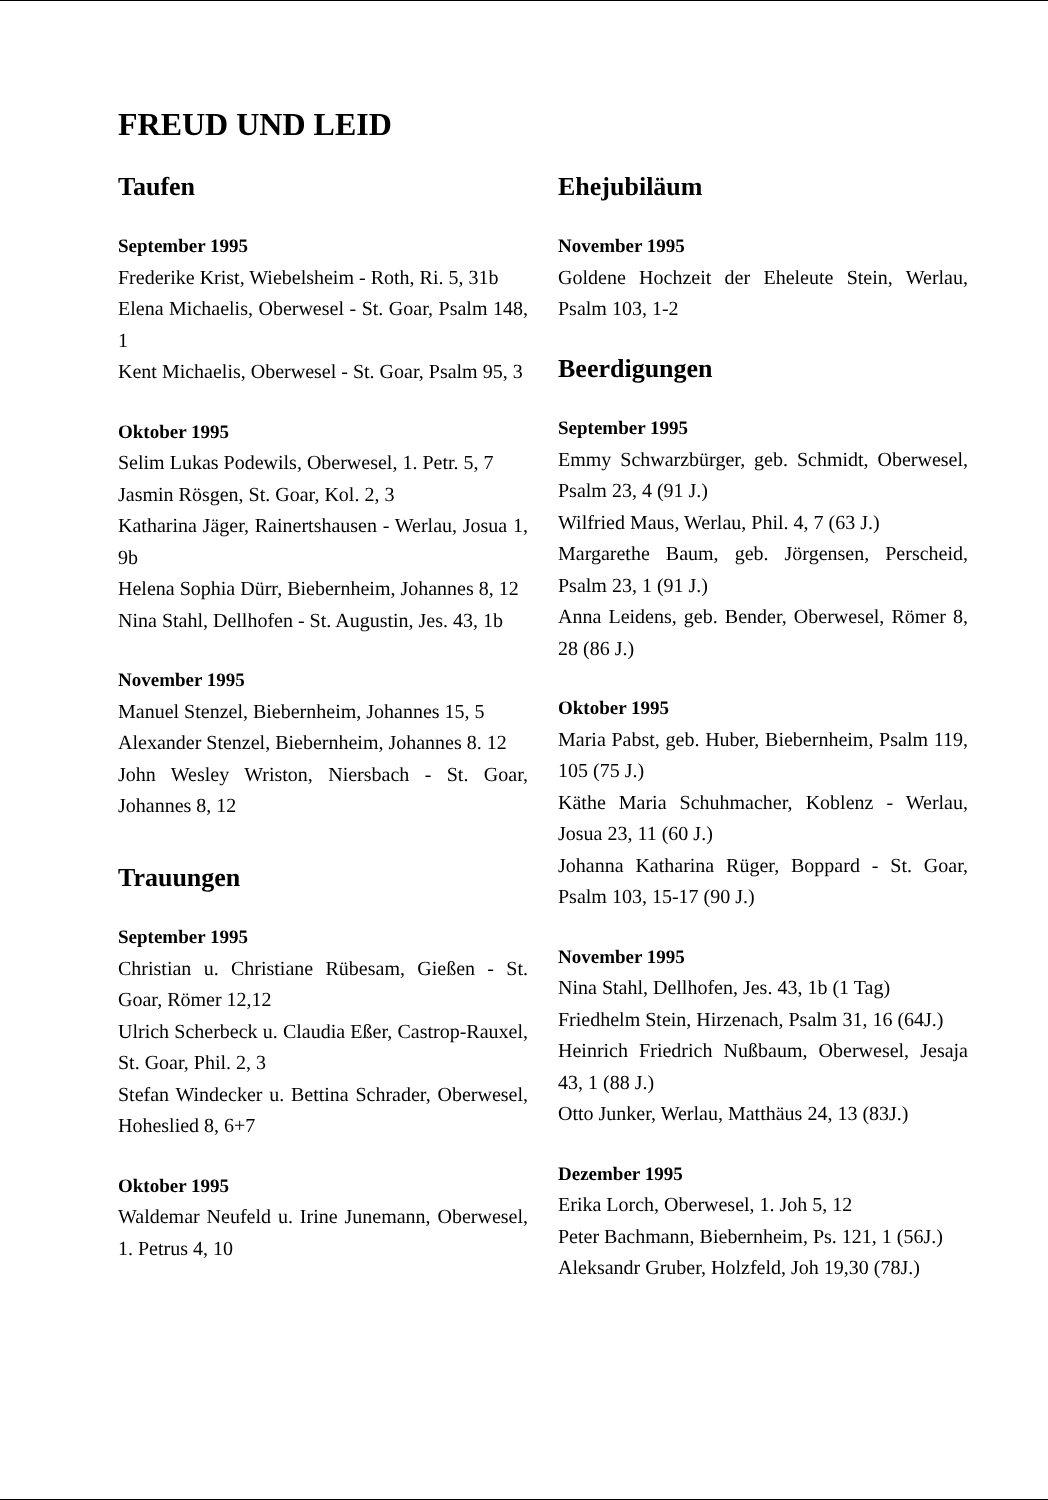FREUD UND LEID
Taufen
September 1995
Frederike Krist, Wiebelsheim - Roth, Ri. 5, 31b
Elena Michaelis, Oberwesel - St. Goar, Psalm 148, 1
Kent Michaelis, Oberwesel - St. Goar, Psalm 95, 3
Oktober 1995
Selim Lukas Podewils, Oberwesel, 1. Petr. 5, 7
Jasmin Rösgen, St. Goar, Kol. 2, 3
Katharina Jäger, Rainertshausen - Werlau, Josua 1, 9b
Helena Sophia Dürr, Biebernheim, Johannes 8, 12
Nina Stahl, Dellhofen - St. Augustin, Jes. 43, 1b
November 1995
Manuel Stenzel, Biebernheim, Johannes 15, 5
Alexander Stenzel, Biebernheim, Johannes 8. 12
John Wesley Wriston, Niersbach - St. Goar, Johannes 8, 12
Trauungen
September 1995
Christian u. Christiane Rübesam, Gießen - St. Goar, Römer 12,12
Ulrich Scherbeck u. Claudia Eßer, Castrop-Rauxel, St. Goar, Phil. 2, 3
Stefan Windecker u. Bettina Schrader, Oberwesel, Hoheslied 8, 6+7
Oktober 1995
Waldemar Neufeld u. Irine Junemann, Oberwesel, 1. Petrus 4, 10
Ehejubiläum
November 1995
Goldene Hochzeit der Eheleute Stein, Werlau, Psalm 103, 1-2
Beerdigungen
September 1995
Emmy Schwarzbürger, geb. Schmidt, Oberwesel, Psalm 23, 4 (91 J.)
Wilfried Maus, Werlau, Phil. 4, 7 (63 J.)
Margarethe Baum, geb. Jörgensen, Perscheid, Psalm 23, 1 (91 J.)
Anna Leidens, geb. Bender, Oberwesel, Römer 8, 28 (86 J.)
Oktober 1995
Maria Pabst, geb. Huber, Biebernheim, Psalm 119, 105 (75 J.)
Käthe Maria Schuhmacher, Koblenz - Werlau, Josua 23, 11 (60 J.)
Johanna Katharina Rüger, Boppard - St. Goar, Psalm 103, 15-17 (90 J.)
November 1995
Nina Stahl, Dellhofen, Jes. 43, 1b (1 Tag)
Friedhelm Stein, Hirzenach, Psalm 31, 16 (64J.)
Heinrich Friedrich Nußbaum, Oberwesel, Jesaja 43, 1 (88 J.)
Otto Junker, Werlau, Matthäus 24, 13 (83J.)
Dezember 1995
Erika Lorch, Oberwesel, 1. Joh 5, 12
Peter Bachmann, Biebernheim, Ps. 121, 1 (56J.)
Aleksandr Gruber, Holzfeld, Joh 19,30 (78J.)